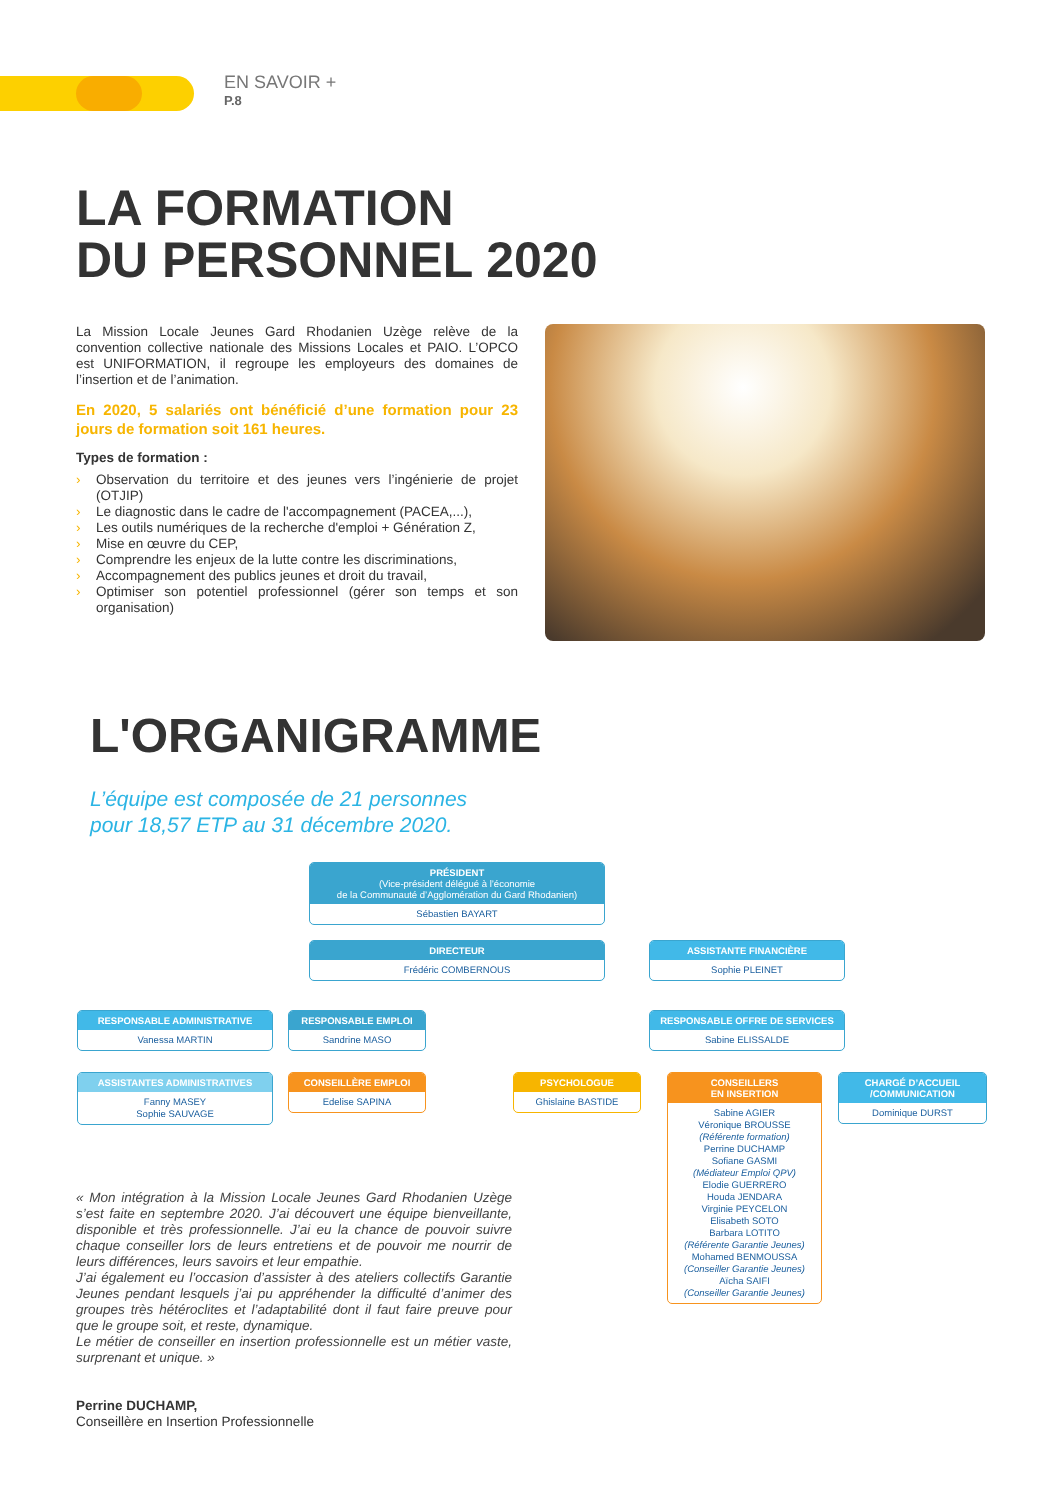EN SAVOIR +
P.8
LA FORMATION
DU PERSONNEL 2020
La Mission Locale Jeunes Gard Rhodanien Uzège relève de la convention collective nationale des Missions Locales et PAIO. L’OPCO est UNIFORMATION, il regroupe les employeurs des domaines de l’insertion et de l’animation.
En 2020, 5 salariés ont bénéficié d’une formation pour 23 jours de formation soit 161 heures.
Types de formation :
› Observation du territoire et des jeunes vers l’ingénierie de projet (OTJIP)
› Le diagnostic dans le cadre de l'accompagnement (PACEA,...),
› Les outils numériques de la recherche d'emploi + Génération Z,
› Mise en œuvre du CEP,
› Comprendre les enjeux de la lutte contre les discriminations,
› Accompagnement des publics jeunes et droit du travail,
› Optimiser son potentiel professionnel (gérer son temps et son organisation)
L'ORGANIGRAMME
L’équipe est composée de 21 personnes
pour 18,57 ETP au 31 décembre 2020.
PRÉSIDENT
(Vice-président délégué à l’économie
de la Communauté d’Agglomération du Gard Rhodanien)
Sébastien BAYART
DIRECTEUR
Frédéric COMBERNOUS
ASSISTANTE FINANCIÈRE
Sophie PLEINET
RESPONSABLE ADMINISTRATIVE
Vanessa MARTIN
RESPONSABLE EMPLOI
Sandrine MASO
RESPONSABLE OFFRE DE SERVICES
Sabine ELISSALDE
ASSISTANTES ADMINISTRATIVES
Fanny MASEY
Sophie SAUVAGE
CONSEILLÈRE EMPLOI
Edelise SAPINA
PSYCHOLOGUE
Ghislaine BASTIDE
CONSEILLERS
EN INSERTION
Sabine AGIER
Véronique BROUSSE
(Référente formation)
Perrine DUCHAMP
Sofiane GASMI
(Médiateur Emploi QPV)
Elodie GUERRERO
Houda JENDARA
Virginie PEYCELON
Elisabeth SOTO
Barbara LOTITO
(Référente Garantie Jeunes)
Mohamed BENMOUSSA
(Conseiller Garantie Jeunes)
Aïcha SAIFI
(Conseiller Garantie Jeunes)
CHARGÉ D’ACCUEIL
/COMMUNICATION
Dominique DURST
« Mon intégration à la Mission Locale Jeunes Gard Rhodanien Uzège s’est faite en septembre 2020. J’ai découvert une équipe bienveillante, disponible et très professionnelle. J’ai eu la chance de pouvoir suivre chaque conseiller lors de leurs entretiens et de pouvoir me nourrir de leurs différences, leurs savoirs et leur empathie.
J’ai également eu l’occasion d’assister à des ateliers collectifs Garantie Jeunes pendant lesquels j’ai pu appréhender la difficulté d’animer des groupes très hétéroclites et l’adaptabilité dont il faut faire preuve pour que le groupe soit, et reste, dynamique.
Le métier de conseiller en insertion professionnelle est un métier vaste, surprenant et unique. »
Perrine DUCHAMP,
Conseillère en Insertion Professionnelle